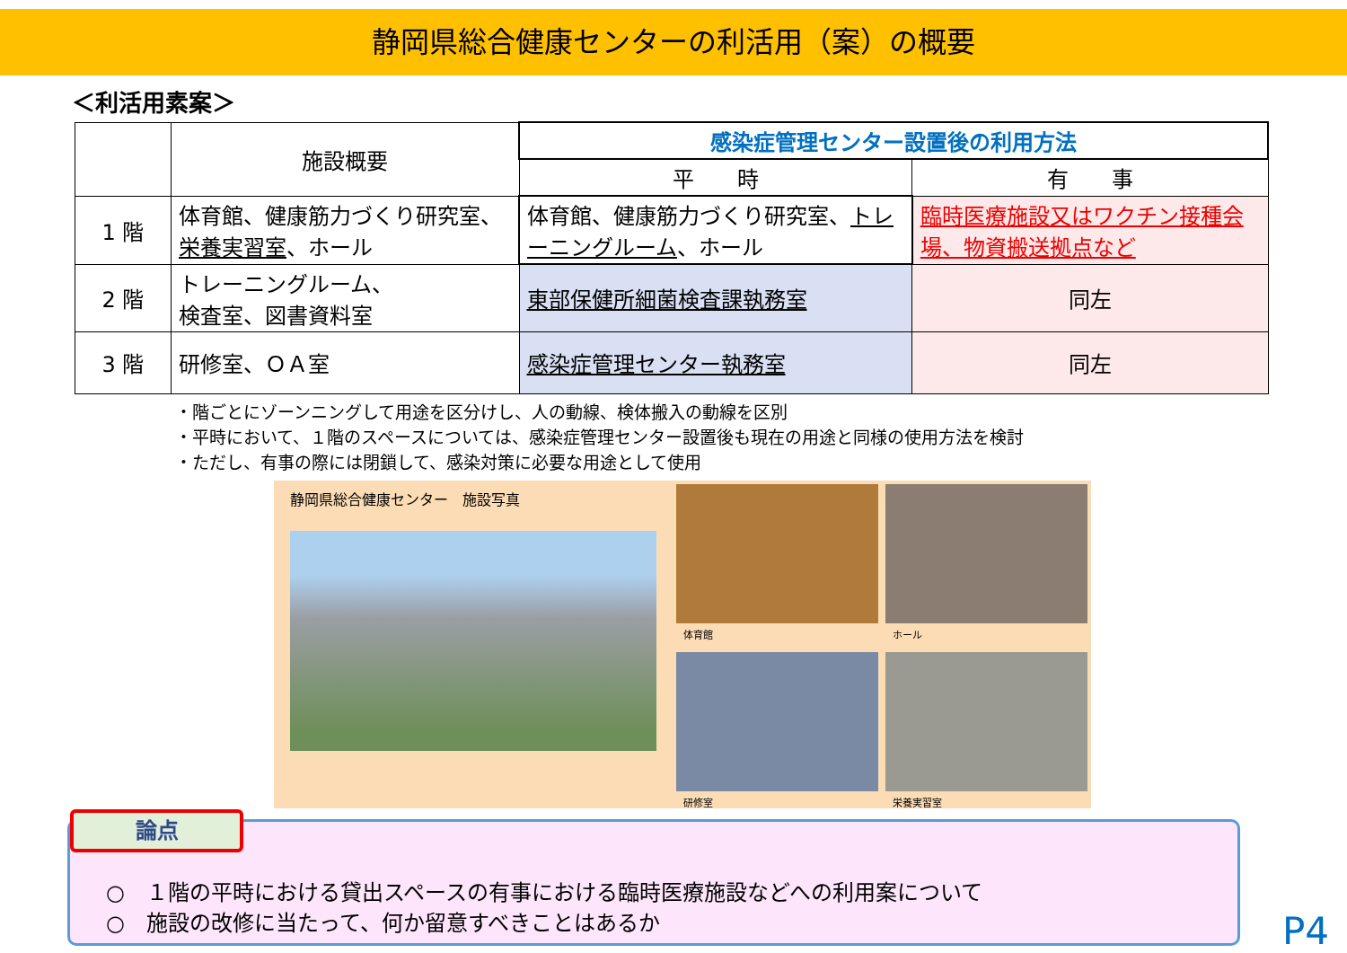静岡県総合健康センターの利活用（案）の概要
＜利活用素案＞
| | 施設概要 | 感染症管理センター設置後の利用方法 | |
| --- | --- | --- | --- |
| | | 平 時 | 有 事 |
| 1 階 | 体育館、健康筋力づくり研究室、 栄養実習室 、ホール | 体育館、健康筋力づくり研究室、 トレーニングルーム 、ホール | 臨時医療施設又はワクチン接種会場、物資搬送拠点など |
| 2 階 | トレーニングルーム、 検査室、図書資料室 | 東部保健所細菌検査課執務室 | 同左 |
| 3 階 | 研修室、ＯＡ室 | 感染症管理センター執務室 | 同左 |
・階ごとにゾーンニングして用途を区分けし、人の動線、検体搬入の動線を区別
・平時において、１階のスペースについては、感染症管理センター設置後も現在の用途と同様の使用方法を検討
・ただし、有事の際には閉鎖して、感染対策に必要な用途として使用
静岡県総合健康センター　施設写真
体育館
ホール
研修室
栄養実習室
論点
○　１階の平時における貸出スペースの有事における臨時医療施設などへの利用案について
○　施設の改修に当たって、何か留意すべきことはあるか
P4